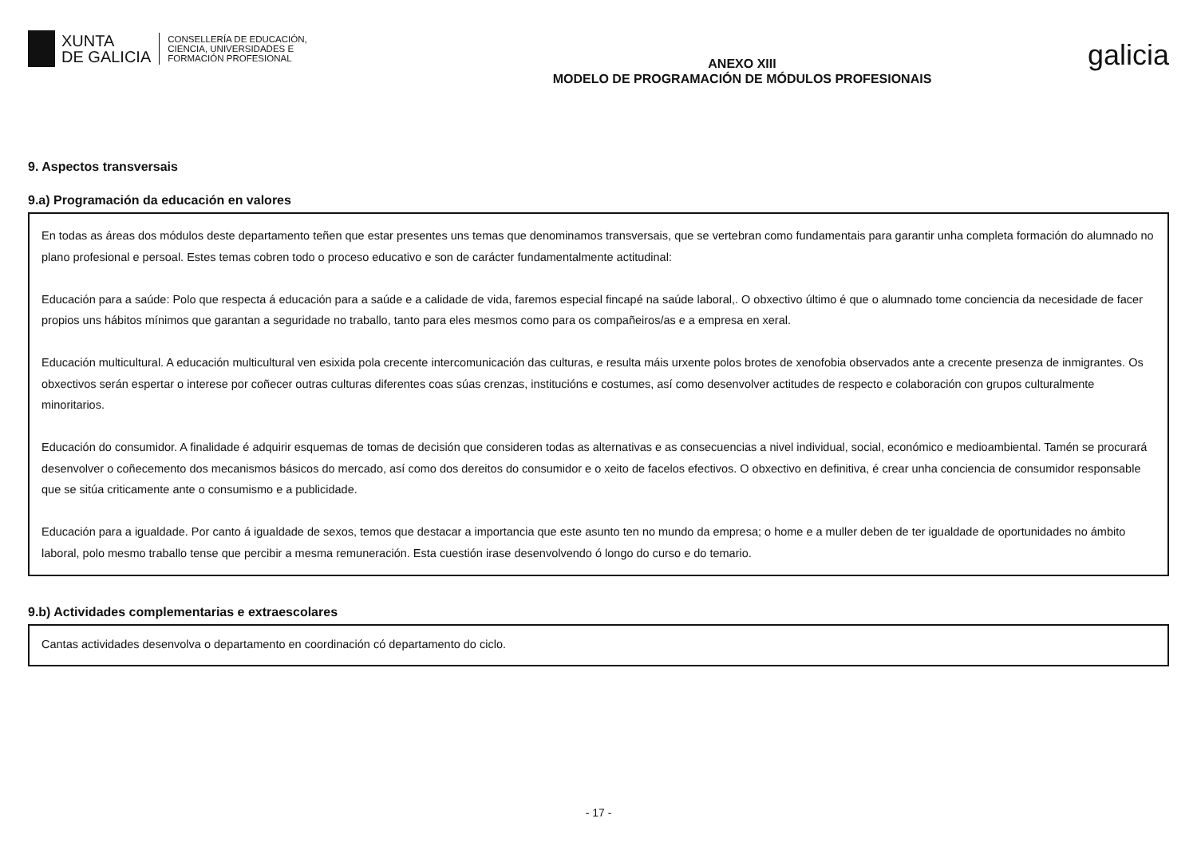XUNTA
DE GALICIA
CONSELLERÍA DE EDUCACIÓN,
CIENCIA, UNIVERSIDADES E
FORMACIÓN PROFESIONAL
ANEXO XIII
MODELO DE PROGRAMACIÓN DE MÓDULOS PROFESIONAIS
galicia
9. Aspectos transversais
9.a) Programación da educación en valores
En todas as áreas dos módulos deste departamento teñen que estar presentes uns temas que denominamos transversais, que se vertebran como fundamentais para garantir unha completa formación do alumnado no plano profesional e persoal. Estes temas cobren todo o proceso educativo e son de carácter fundamentalmente actitudinal:
Educación para a saúde: Polo que respecta á educación para a saúde e a calidade de vida, faremos especial fincapé na saúde laboral,. O obxectivo último é que o alumnado tome conciencia da necesidade de facer propios uns hábitos mínimos que garantan a seguridade no traballo, tanto para eles mesmos como para os compañeiros/as e a empresa en xeral.
Educación multicultural. A educación multicultural ven esixida pola crecente intercomunicación das culturas, e resulta máis urxente polos brotes de xenofobia observados ante a crecente presenza de inmigrantes. Os obxectivos serán espertar o interese por coñecer outras culturas diferentes coas súas crenzas, institucións e costumes, así como desenvolver actitudes de respecto e colaboración con grupos culturalmente minoritarios.
Educación do consumidor. A finalidade é adquirir esquemas de tomas de decisión que consideren todas as alternativas e as consecuencias a nivel individual, social, económico e medioambiental. Tamén se procurará desenvolver o coñecemento dos mecanismos básicos do mercado, así como dos dereitos do consumidor e o xeito de facelos efectivos. O obxectivo en definitiva, é crear unha conciencia de consumidor responsable que se sitúa criticamente ante o consumismo e a publicidade.
Educación para a igualdade. Por canto á igualdade de sexos, temos que destacar a importancia que este asunto ten no mundo da empresa; o home e a muller deben de ter igualdade de oportunidades no ámbito laboral, polo mesmo traballo tense que percibir a mesma remuneración. Esta cuestión irase desenvolvendo ó longo do curso e do temario.
9.b) Actividades complementarias e extraescolares
Cantas actividades desenvolva o departamento en coordinación có departamento do ciclo.
- 17 -